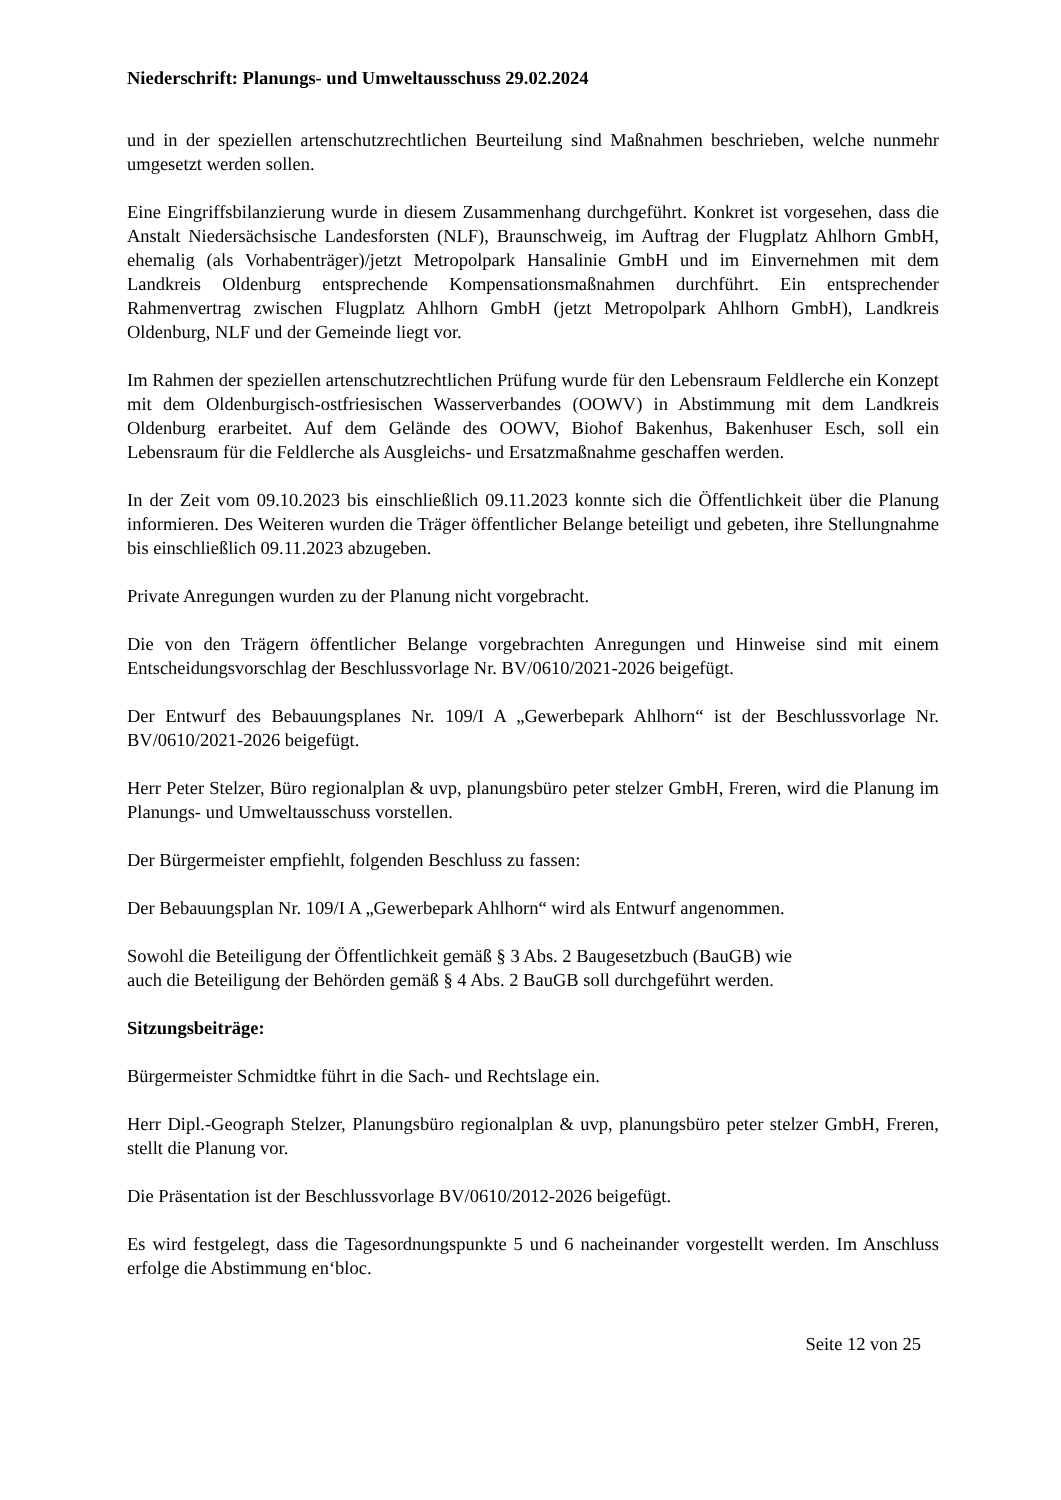Niederschrift: Planungs- und Umweltausschuss 29.02.2024
und in der speziellen artenschutzrechtlichen Beurteilung sind Maßnahmen beschrieben, welche nunmehr umgesetzt werden sollen.
Eine Eingriffsbilanzierung wurde in diesem Zusammenhang durchgeführt. Konkret ist vorgesehen, dass die Anstalt Niedersächsische Landesforsten (NLF), Braunschweig, im Auftrag der Flugplatz Ahlhorn GmbH, ehemalig (als Vorhabenträger)/jetzt Metropolpark Hansalinie GmbH und im Einvernehmen mit dem Landkreis Oldenburg entsprechende Kompensationsmaßnahmen durchführt. Ein entsprechender Rahmenvertrag zwischen Flugplatz Ahlhorn GmbH (jetzt Metropolpark Ahlhorn GmbH), Landkreis Oldenburg, NLF und der Gemeinde liegt vor.
Im Rahmen der speziellen artenschutzrechtlichen Prüfung wurde für den Lebensraum Feldlerche ein Konzept mit dem Oldenburgisch-ostfriesischen Wasserverbandes (OOWV) in Abstimmung mit dem Landkreis Oldenburg erarbeitet. Auf dem Gelände des OOWV, Biohof Bakenhus, Bakenhuser Esch, soll ein Lebensraum für die Feldlerche als Ausgleichs- und Ersatzmaßnahme geschaffen werden.
In der Zeit vom 09.10.2023 bis einschließlich 09.11.2023 konnte sich die Öffentlichkeit über die Planung informieren. Des Weiteren wurden die Träger öffentlicher Belange beteiligt und gebeten, ihre Stellungnahme bis einschließlich 09.11.2023 abzugeben.
Private Anregungen wurden zu der Planung nicht vorgebracht.
Die von den Trägern öffentlicher Belange vorgebrachten Anregungen und Hinweise sind mit einem Entscheidungsvorschlag der Beschlussvorlage Nr. BV/0610/2021-2026 beigefügt.
Der Entwurf des Bebauungsplanes Nr. 109/I A „Gewerbepark Ahlhorn“ ist der Beschlussvorlage Nr. BV/0610/2021-2026 beigefügt.
Herr Peter Stelzer, Büro regionalplan & uvp, planungsbüro peter stelzer GmbH, Freren, wird die Planung im Planungs- und Umweltausschuss vorstellen.
Der Bürgermeister empfiehlt, folgenden Beschluss zu fassen:
Der Bebauungsplan Nr. 109/I A „Gewerbepark Ahlhorn“ wird als Entwurf angenommen.
Sowohl die Beteiligung der Öffentlichkeit gemäß § 3 Abs. 2 Baugesetzbuch (BauGB) wie
auch die Beteiligung der Behörden gemäß § 4 Abs. 2 BauGB soll durchgeführt werden.
Sitzungsbeiträge:
Bürgermeister Schmidtke führt in die Sach- und Rechtslage ein.
Herr Dipl.-Geograph Stelzer, Planungsbüro regionalplan & uvp, planungsbüro peter stelzer GmbH, Freren, stellt die Planung vor.
Die Präsentation ist der Beschlussvorlage BV/0610/2012-2026 beigefügt.
Es wird festgelegt, dass die Tagesordnungspunkte 5 und 6 nacheinander vorgestellt werden. Im Anschluss erfolge die Abstimmung en‘bloc.
Seite 12 von 25